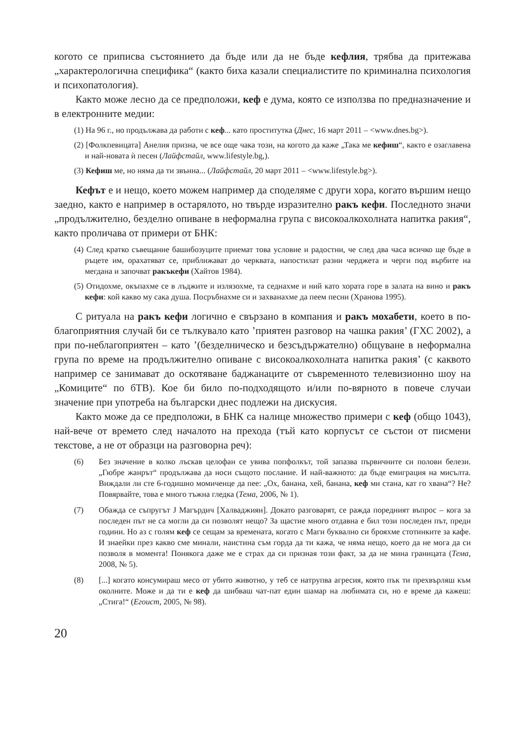когото се приписва състоянието да бъде или да не бъде кефлия, трябва да притежава „характерологична специфика“ (както биха казали специалистите по криминална психология и психопатология).
Както може лесно да се предположи, кеф е дума, която се използва по предназначение и в електронните медии:
(1) На 96 г., но продължава да работи с кеф... като проститутка (Днес, 16 март 2011 – <www.dnes.bg>).
(2) [Фолкпевицата] Анелия призна, че все още чака този, на когото да каже „Така ме кефиш“, както е озаглавена и най-новата ѝ песен (Лайфстайл, www.lifestyle.bg,).
(3) Кефиш ме, но няма да ти звънна... (Лайфстайл, 20 март 2011 – <www.lifestyle.bg>).
Кефът е и нещо, което можем например да споделяме с други хора, когато вършим нещо заедно, както е например в остарялото, но твърде изразително ракъ кефи. Последното значи „продължително, безделно опиване в неформална група с високоалкохолната напитка ракия“, както проличава от примери от БНК:
(4) След кратко съвещание башибозуците приемат това условие и радостни, че след два часа всичко ще бъде в ръцете им, орахатяват се, приближават до черквата, напостилат разни черджета и черги под върбите на мегдана и започват ракъкефи (Хайтов 1984).
(5) Отидохме, окъпахме се в лъджите и излязохме, та седнахме и ний като хората горе в залата на вино и ракъ кефи: кой какво му сака душа. Посръбнахме си и захванахме да пеем песни (Хранова 1995).
С ритуала на ракъ кефи логично е свързано в компания и ракъ мохабети, което в по-благоприятния случай би се тълкувало като ’приятен разговор на чашка ракия’ (ГХС 2002), а при по-неблагоприятен – като ’(безделническо и безсъдържателно) общуване в неформална група по време на продължително опиване с високоалкохолната напитка ракия’ (с каквото например се занимават до оскотяване баджанаците от съвременното телевизионно шоу на „Комиците“ по бТВ). Кое би било по-подходящото и/или по-вярното в повече случаи значение при употреба на български днес подлежи на дискусия.
Както може да се предположи, в БНК са налице множество примери с кеф (общо 1043), най-вече от времето след началото на прехода (тъй като корпусът се състои от писмени текстове, а не от образци на разговорна реч):
(6) Без значение в колко лъскав целофан се увива попфолкът, той запазва първичните си полови белези. „Гюбре жанрът“ продължава да носи същото послание. И най-важното: да бъде емиграция на мисълта. Виждали ли сте 6-годишно момиченце да пее: „Ох, банана, хей, банана, кеф ми стана, кат го хвана“? Не? Повярвайте, това е много тъжна гледка (Тема, 2006, № 1).
(7) Обажда се съпругът J Магърдич [Халваджиян]. Докато разговарят, се ражда поредният въпрос – кога за последен път не са могли да си позволят нещо? За щастие много отдавна е бил този последен път, преди години. Но аз с голям кеф се сещам за времената, когато с Маги буквално си брояхме стотинките за кафе. И знаейки през какво сме минали, наистина съм горда да ти кажа, че няма нещо, което да не мога да си позволя в момента! Понякога даже ме е страх да си призная този факт, за да не мина границата (Тема, 2008, № 5).
(8) [...] когато консумираш месо от убито животно, у теб се натрупва агресия, която пък ти прехвърляш към околните. Може и да ти е кеф да шибваш чат-пат един шамар на любимата си, но е време да кажеш: „Стига!“ (Егоист, 2005, № 98).
20